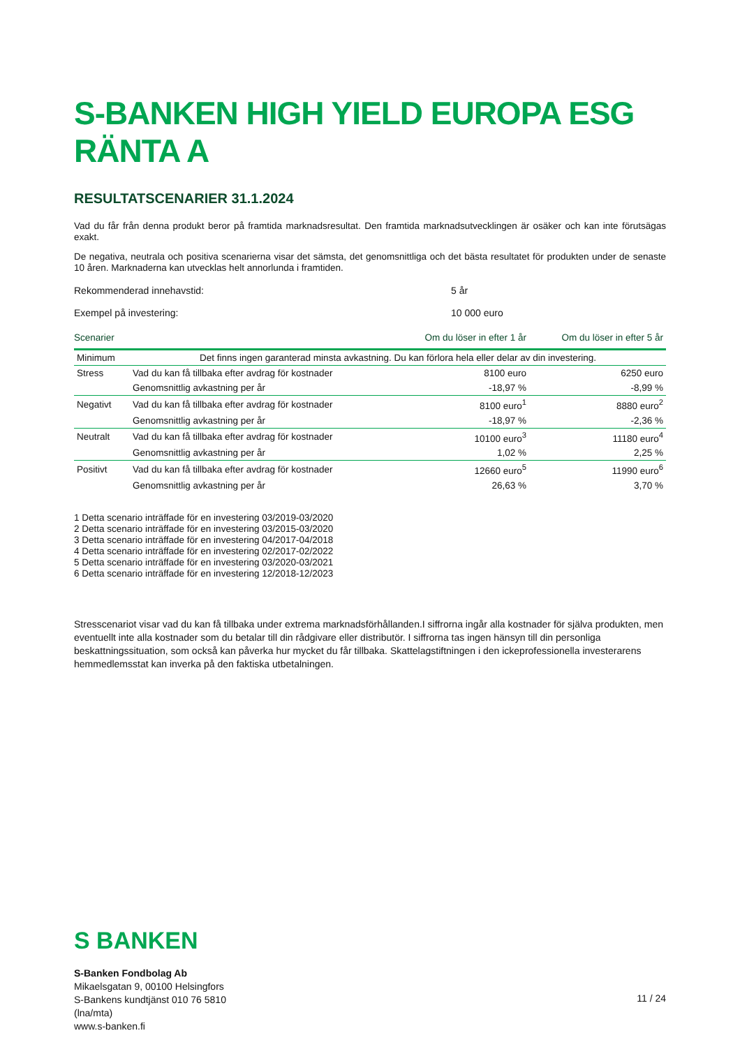S-BANKEN HIGH YIELD EUROPA ESG RÄNTA A
RESULTATSCENARIER 31.1.2024
Vad du får från denna produkt beror på framtida marknadsresultat. Den framtida marknadsutvecklingen är osäker och kan inte förutsägas exakt.
De negativa, neutrala och positiva scenarierna visar det sämsta, det genomsnittliga och det bästa resultatet för produkten under de senaste 10 åren. Marknaderna kan utvecklas helt annorlunda i framtiden.
Rekommenderad innehavstid: 5 år
Exempel på investering: 10 000 euro
| Scenarier | | Om du löser in efter 1 år | Om du löser in efter 5 år |
| --- | --- | --- | --- |
| Minimum | Det finns ingen garanterad minsta avkastning. Du kan förlora hela eller delar av din investering. | | |
| Stress | Vad du kan få tillbaka efter avdrag för kostnader | 8100 euro | 6250 euro |
| | Genomsnittlig avkastning per år | -18,97 % | -8,99 % |
| Negativt | Vad du kan få tillbaka efter avdrag för kostnader | 8100 euro<sup>1</sup> | 8880 euro<sup>2</sup> |
| | Genomsnittlig avkastning per år | -18,97 % | -2,36 % |
| Neutralt | Vad du kan få tillbaka efter avdrag för kostnader | 10100 euro<sup>3</sup> | 11180 euro<sup>4</sup> |
| | Genomsnittlig avkastning per år | 1,02 % | 2,25 % |
| Positivt | Vad du kan få tillbaka efter avdrag för kostnader | 12660 euro<sup>5</sup> | 11990 euro<sup>6</sup> |
| | Genomsnittlig avkastning per år | 26,63 % | 3,70 % |
1 Detta scenario inträffade för en investering 03/2019-03/2020
2 Detta scenario inträffade för en investering 03/2015-03/2020
3 Detta scenario inträffade för en investering 04/2017-04/2018
4 Detta scenario inträffade för en investering 02/2017-02/2022
5 Detta scenario inträffade för en investering 03/2020-03/2021
6 Detta scenario inträffade för en investering 12/2018-12/2023
Stresscenariot visar vad du kan få tillbaka under extrema marknadsförhållanden.I siffrorna ingår alla kostnader för själva produkten, men eventuellt inte alla kostnader som du betalar till din rådgivare eller distributör. I siffrorna tas ingen hänsyn till din personliga beskattningssituation, som också kan påverka hur mycket du får tillbaka. Skattelagstiftningen i den ickeprofessionella investerarens hemmedlemsstat kan inverka på den faktiska utbetalningen.
S BANKEN
S-Banken Fondbolag Ab
Mikaelsgatan 9, 00100 Helsingfors
S-Bankens kundtjänst 010 76 5810
(lna/mta)
www.s-banken.fi
11 / 24